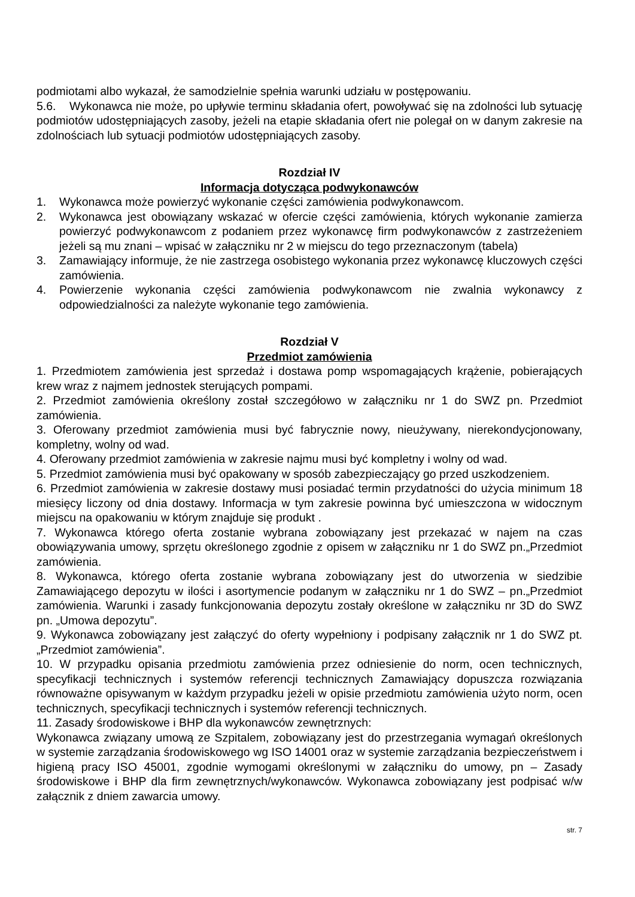podmiotami albo wykazał, że samodzielnie spełnia warunki udziału w postępowaniu.
5.6. Wykonawca nie może, po upływie terminu składania ofert, powoływać się na zdolności lub sytuację podmiotów udostępniających zasoby, jeżeli na etapie składania ofert nie polegał on w danym zakresie na zdolnościach lub sytuacji podmiotów udostępniających zasoby.
Rozdział IV
Informacja dotycząca podwykonawców
1. Wykonawca może powierzyć wykonanie części zamówienia podwykonawcom.
2. Wykonawca jest obowiązany wskazać w ofercie części zamówienia, których wykonanie zamierza powierzyć podwykonawcom z podaniem przez wykonawcę firm podwykonawców z zastrzeżeniem jeżeli są mu znani – wpisać w załączniku nr 2 w miejscu do tego przeznaczonym (tabela)
3. Zamawiający informuje, że nie zastrzega osobistego wykonania przez wykonawcę kluczowych części zamówienia.
4. Powierzenie wykonania części zamówienia podwykonawcom nie zwalnia wykonawcy z odpowiedzialności za należyte wykonanie tego zamówienia.
Rozdział V
Przedmiot zamówienia
1. Przedmiotem zamówienia jest sprzedaż i dostawa pomp wspomagających krążenie, pobierających krew wraz z najmem jednostek sterujących pompami.
2. Przedmiot zamówienia określony został szczegółowo w załączniku nr 1 do SWZ pn. Przedmiot zamówienia.
3. Oferowany przedmiot zamówienia musi być fabrycznie nowy, nieużywany, nierekondycjonowany, kompletny, wolny od wad.
4. Oferowany przedmiot zamówienia w zakresie najmu musi być kompletny i wolny od wad.
5. Przedmiot zamówienia musi być opakowany w sposób zabezpieczający go przed uszkodzeniem.
6. Przedmiot zamówienia w zakresie dostawy musi posiadać termin przydatności do użycia minimum 18 miesięcy liczony od dnia dostawy. Informacja w tym zakresie powinna być umieszczona w widocznym miejscu na opakowaniu w którym znajduje się produkt .
7. Wykonawca którego oferta zostanie wybrana zobowiązany jest przekazać w najem na czas obowiązywania umowy, sprzętu określonego zgodnie z opisem w załączniku nr 1 do SWZ pn.„Przedmiot zamówienia.
8. Wykonawca, którego oferta zostanie wybrana zobowiązany jest do utworzenia w siedzibie Zamawiającego depozytu w ilości i asortymencie podanym w załączniku nr 1 do SWZ – pn.„Przedmiot zamówienia. Warunki i zasady funkcjonowania depozytu zostały określone w załączniku nr 3D do SWZ pn. „Umowa depozytu”.
9. Wykonawca zobowiązany jest załączyć do oferty wypełniony i podpisany załącznik nr 1 do SWZ pt. „Przedmiot zamówienia”.
10. W przypadku opisania przedmiotu zamówienia przez odniesienie do norm, ocen technicznych, specyfikacji technicznych i systemów referencji technicznych Zamawiający dopuszcza rozwiązania równoważne opisywanym w każdym przypadku jeżeli w opisie przedmiotu zamówienia użyto norm, ocen technicznych, specyfikacji technicznych i systemów referencji technicznych.
11. Zasady środowiskowe i BHP dla wykonawców zewnętrznych:
Wykonawca związany umową ze Szpitalem, zobowiązany jest do przestrzegania wymagań określonych w systemie zarządzania środowiskowego wg ISO 14001 oraz w systemie zarządzania bezpieczeństwem i higieną pracy ISO 45001, zgodnie wymogami określonymi w załączniku do umowy, pn – Zasady środowiskowe i BHP dla firm zewnętrznych/wykonawców. Wykonawca zobowiązany jest podpisać w/w załącznik z dniem zawarcia umowy.
str. 7